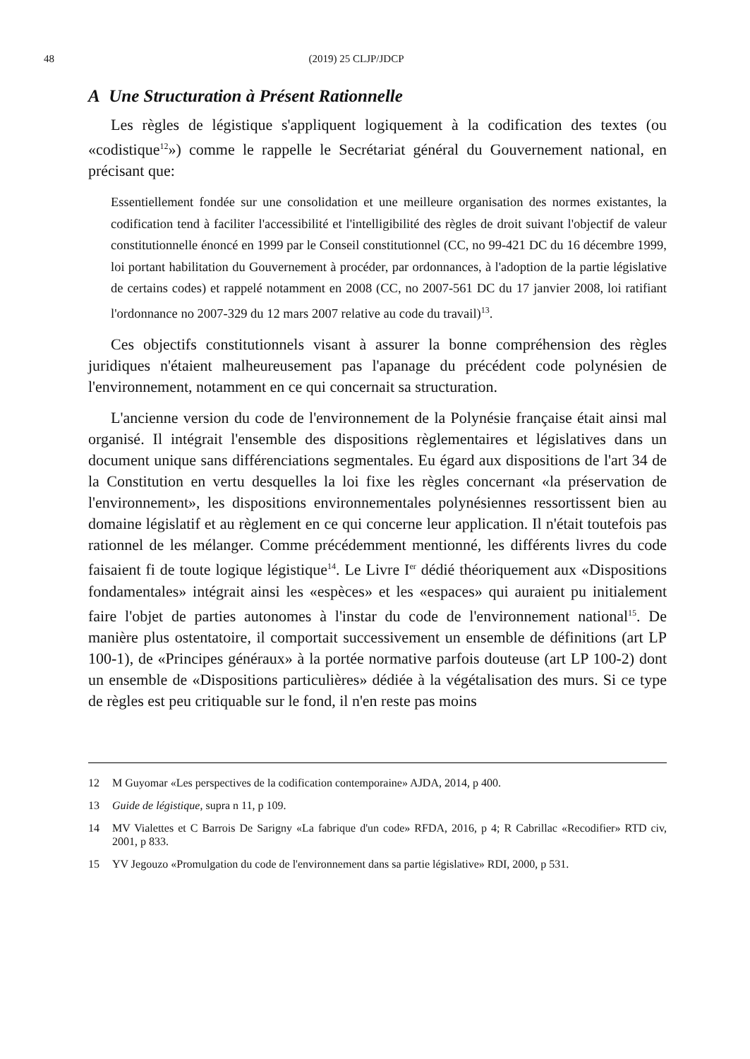48 (2019) 25 CLJP/JDCP
A Une Structuration à Présent Rationnelle
Les règles de légistique s'appliquent logiquement à la codification des textes (ou «codistique<sup>12</sup>») comme le rappelle le Secrétariat général du Gouvernement national, en précisant que:
Essentiellement fondée sur une consolidation et une meilleure organisation des normes existantes, la codification tend à faciliter l'accessibilité et l'intelligibilité des règles de droit suivant l'objectif de valeur constitutionnelle énoncé en 1999 par le Conseil constitutionnel (CC, no 99-421 DC du 16 décembre 1999, loi portant habilitation du Gouvernement à procéder, par ordonnances, à l'adoption de la partie législative de certains codes) et rappelé notamment en 2008 (CC, no 2007-561 DC du 17 janvier 2008, loi ratifiant l'ordonnance no 2007-329 du 12 mars 2007 relative au code du travail)<sup>13</sup>.
Ces objectifs constitutionnels visant à assurer la bonne compréhension des règles juridiques n'étaient malheureusement pas l'apanage du précédent code polynésien de l'environnement, notamment en ce qui concernait sa structuration.
L'ancienne version du code de l'environnement de la Polynésie française était ainsi mal organisé. Il intégrait l'ensemble des dispositions règlementaires et législatives dans un document unique sans différenciations segmentales. Eu égard aux dispositions de l'art 34 de la Constitution en vertu desquelles la loi fixe les règles concernant «la préservation de l'environnement», les dispositions environnementales polynésiennes ressortissent bien au domaine législatif et au règlement en ce qui concerne leur application. Il n'était toutefois pas rationnel de les mélanger. Comme précédemment mentionné, les différents livres du code faisaient fi de toute logique légistique<sup>14</sup>. Le Livre I<sup>er</sup> dédié théoriquement aux «Dispositions fondamentales» intégrait ainsi les «espèces» et les «espaces» qui auraient pu initialement faire l'objet de parties autonomes à l'instar du code de l'environnement national<sup>15</sup>. De manière plus ostentatoire, il comportait successivement un ensemble de définitions (art LP 100-1), de «Principes généraux» à la portée normative parfois douteuse (art LP 100-2) dont un ensemble de «Dispositions particulières» dédiée à la végétalisation des murs. Si ce type de règles est peu critiquable sur le fond, il n'en reste pas moins
12 M Guyomar «Les perspectives de la codification contemporaine» AJDA, 2014, p 400.
13 Guide de légistique, supra n 11, p 109.
14 MV Vialettes et C Barrois De Sarigny «La fabrique d'un code» RFDA, 2016, p 4; R Cabrillac «Recodifier» RTD civ, 2001, p 833.
15 YV Jegouzo «Promulgation du code de l'environnement dans sa partie législative» RDI, 2000, p 531.